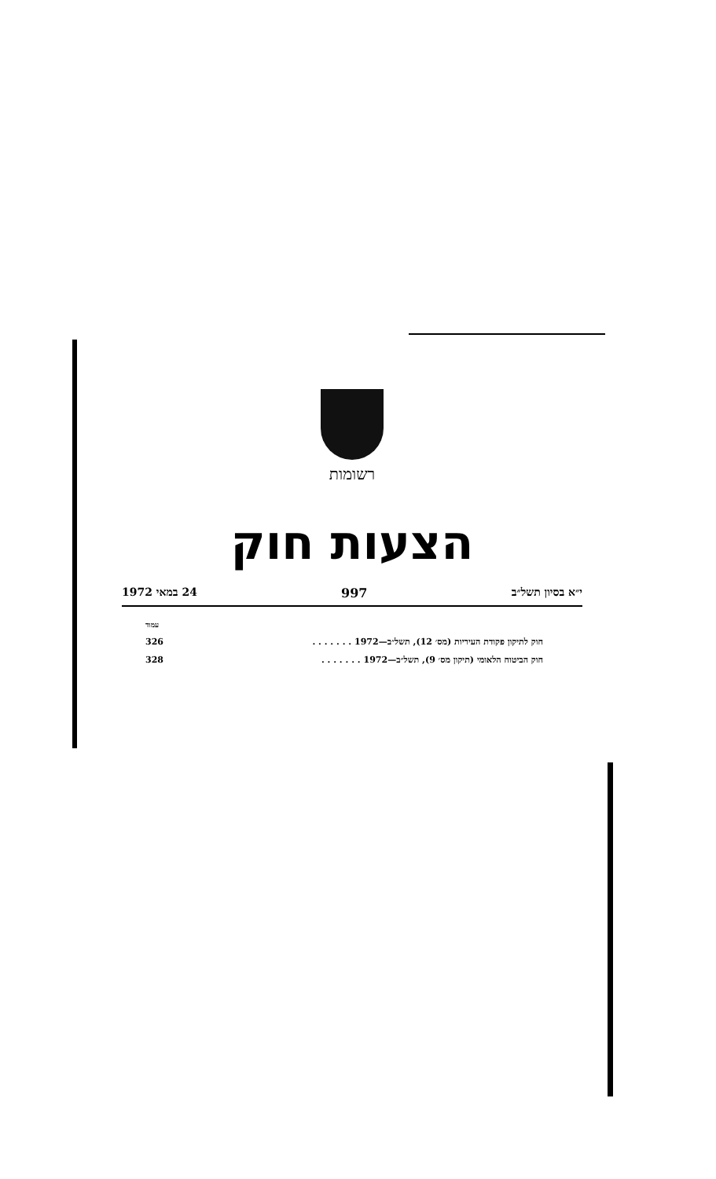רשומות
הצעות חוק
י״א בסיון תשל״ב 997 24 במאי 1972
עמוד
חוק לתיקון פקודת העיריות (מס׳ 12), תשל״ב—1972 . . . . . . . 326
חוק הביטוח הלאומי (תיקון מס׳ 9), תשל״ב—1972 . . . . . . . 328